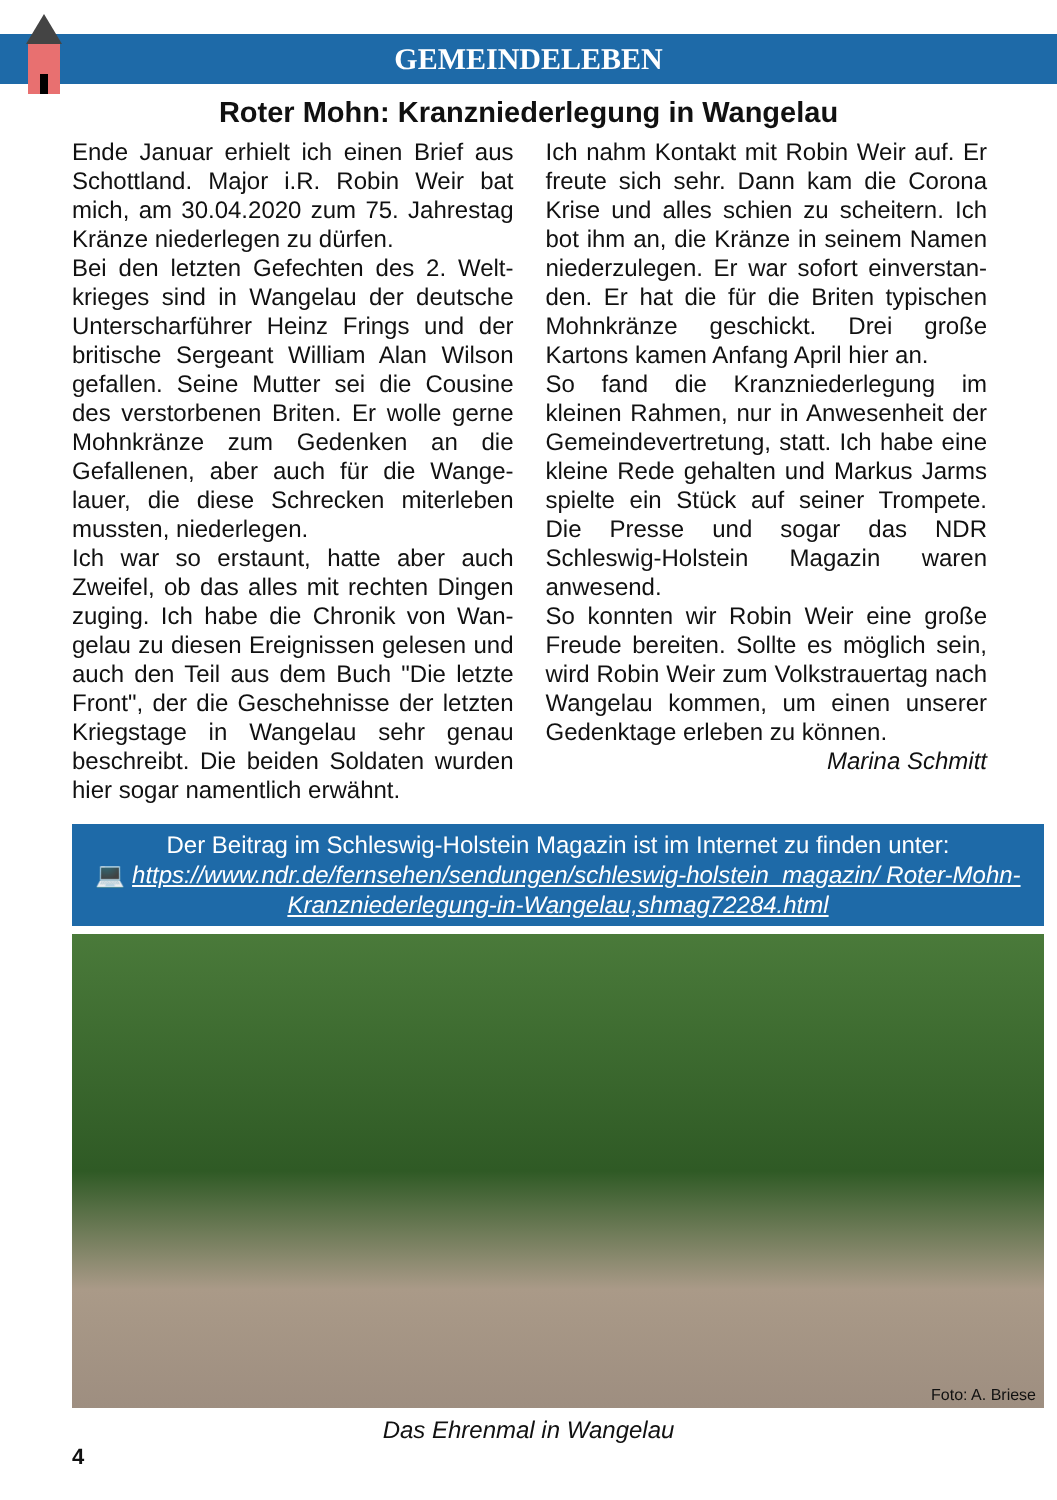GEMEINDELEBEN
Roter Mohn: Kranzniederlegung in Wangelau
Ende Januar erhielt ich einen Brief aus Schottland. Major i.R. Robin Weir bat mich, am 30.04.2020 zum 75. Jahrestag Kränze niederlegen zu dürfen.
Bei den letzten Gefechten des 2. Welt-krieges sind in Wangelau der deutsche Unterscharführer Heinz Frings und der britische Sergeant William Alan Wilson gefallen. Seine Mutter sei die Cousine des verstorbenen Briten. Er wolle gerne Mohnkränze zum Gedenken an die Gefallenen, aber auch für die Wange-lauer, die diese Schrecken miterleben mussten, niederlegen.
Ich war so erstaunt, hatte aber auch Zweifel, ob das alles mit rechten Dingen zuging. Ich habe die Chronik von Wan-gelau zu diesen Ereignissen gelesen und auch den Teil aus dem Buch "Die letzte Front", der die Geschehnisse der letzten Kriegstage in Wangelau sehr genau beschreibt. Die beiden Soldaten wurden hier sogar namentlich erwähnt.
Ich nahm Kontakt mit Robin Weir auf. Er freute sich sehr. Dann kam die Corona Krise und alles schien zu scheitern. Ich bot ihm an, die Kränze in seinem Namen niederzulegen. Er war sofort einverstan-den. Er hat die für die Briten typischen Mohnkränze geschickt. Drei große Kartons kamen Anfang April hier an.
So fand die Kranzniederlegung im kleinen Rahmen, nur in Anwesenheit der Gemeindevertretung, statt. Ich habe eine kleine Rede gehalten und Markus Jarms spielte ein Stück auf seiner Trompete. Die Presse und sogar das NDR Schleswig-Holstein Magazin waren anwesend.
So konnten wir Robin Weir eine große Freude bereiten. Sollte es möglich sein, wird Robin Weir zum Volkstrauertag nach Wangelau kommen, um einen unserer Gedenktage erleben zu können.
Marina Schmitt
Der Beitrag im Schleswig-Holstein Magazin ist im Internet zu finden unter:
💻 https://www.ndr.de/fernsehen/sendungen/schleswig-holstein_magazin/ Roter-Mohn-Kranzniederlegung-in-Wangelau,shmag72284.html
Foto: A. Briese
Das Ehrenmal in Wangelau
4